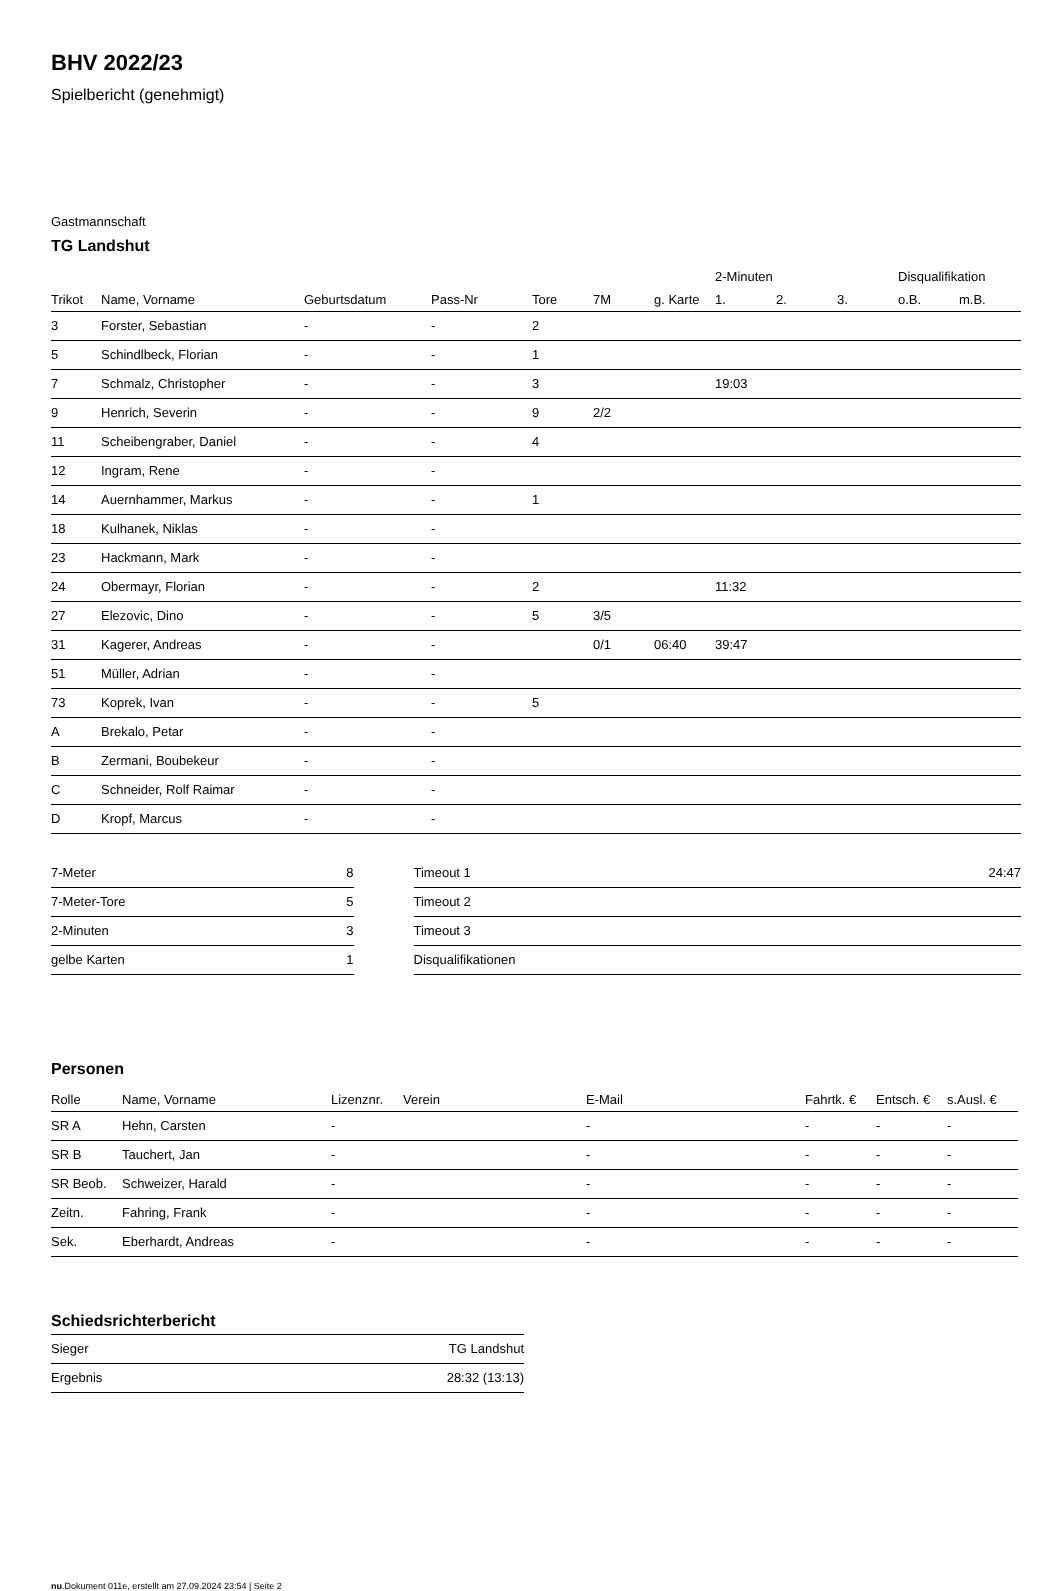BHV 2022/23
Spielbericht (genehmigt)
Gastmannschaft
TG Landshut
| | | | | | | | 2-Minuten | | | Disqualifikation | |
| --- | --- | --- | --- | --- | --- | --- | --- | --- | --- | --- | --- |
| Trikot | Name, Vorname | Geburtsdatum | Pass-Nr | Tore | 7M | g. Karte | 1. | 2. | 3. | o.B. | m.B. |
| 3 | Forster, Sebastian | - | - | 2 | | | | | | | |
| 5 | Schindlbeck, Florian | - | - | 1 | | | | | | | |
| 7 | Schmalz, Christopher | - | - | 3 | | | 19:03 | | | | |
| 9 | Henrich, Severin | - | - | 9 | 2/2 | | | | | | |
| 11 | Scheibengraber, Daniel | - | - | 4 | | | | | | | |
| 12 | Ingram, Rene | - | - | | | | | | | | |
| 14 | Auernhammer, Markus | - | - | 1 | | | | | | | |
| 18 | Kulhanek, Niklas | - | - | | | | | | | | |
| 23 | Hackmann, Mark | - | - | | | | | | | | |
| 24 | Obermayr, Florian | - | - | 2 | | | 11:32 | | | | |
| 27 | Elezovic, Dino | - | - | 5 | 3/5 | | | | | | |
| 31 | Kagerer, Andreas | - | - | | 0/1 | 06:40 | 39:47 | | | | |
| 51 | Müller, Adrian | - | - | | | | | | | | |
| 73 | Koprek, Ivan | - | - | 5 | | | | | | | |
| A | Brekalo, Petar | - | - | | | | | | | | |
| B | Zermani, Boubekeur | - | - | | | | | | | | |
| C | Schneider, Rolf Raimar | - | - | | | | | | | | |
| D | Kropf, Marcus | - | - | | | | | | | | |
| 7-Meter | 8 |
| 7-Meter-Tore | 5 |
| 2-Minuten | 3 |
| gelbe Karten | 1 |
| Timeout 1 | 24:47 |
| Timeout 2 | |
| Timeout 3 | |
| Disqualifikationen | |
Personen
| Rolle | Name, Vorname | Lizenznr. | Verein | E-Mail | Fahrtk. € | Entsch. € | s.Ausl. € |
| --- | --- | --- | --- | --- | --- | --- | --- |
| SR A | Hehn, Carsten | - | | - | - | - | - |
| SR B | Tauchert, Jan | - | | - | - | - | - |
| SR Beob. | Schweizer, Harald | - | | - | - | - | - |
| Zeitn. | Fahring, Frank | - | | - | - | - | - |
| Sek. | Eberhardt, Andreas | - | | - | - | - | - |
Schiedsrichterbericht
| Sieger | TG Landshut |
| Ergebnis | 28:32 (13:13) |
nu.Dokument 011e, erstellt am 27.09.2024 23:54 | Seite 2